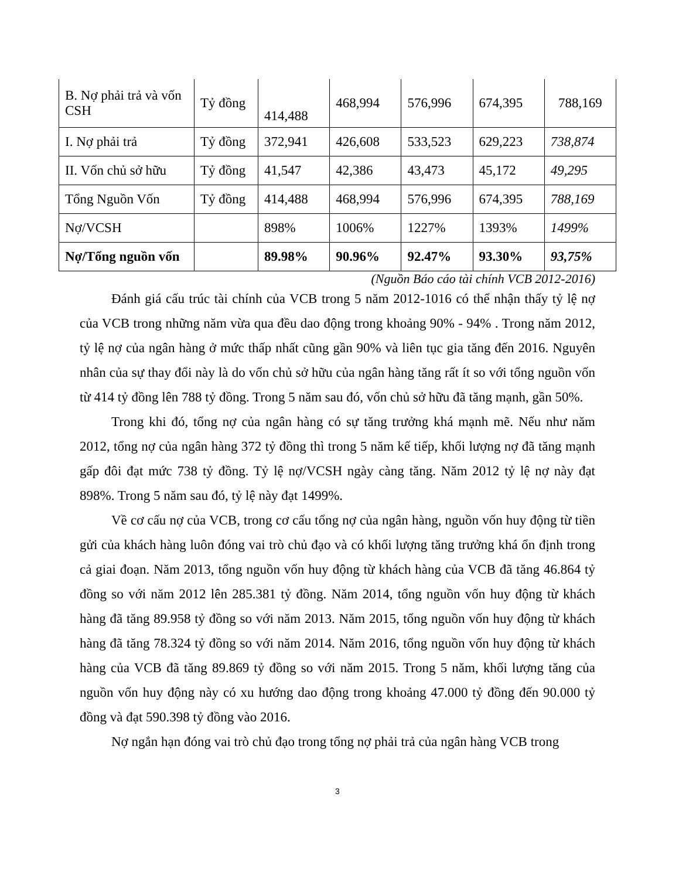| B. Nợ phải trả và vốn CSH | Tỷ đồng | 414,488 | 468,994 | 576,996 | 674,395 | 788,169 |
| I. Nợ phải trả | Tỷ đồng | 372,941 | 426,608 | 533,523 | 629,223 | 738,874 |
| II. Vốn chủ sở hữu | Tỷ đồng | 41,547 | 42,386 | 43,473 | 45,172 | 49,295 |
| Tổng Nguồn Vốn | Tỷ đồng | 414,488 | 468,994 | 576,996 | 674,395 | 788,169 |
| Nợ/VCSH | | 898% | 1006% | 1227% | 1393% | 1499% |
| Nợ/Tổng nguồn vốn | | 89.98% | 90.96% | 92.47% | 93.30% | 93,75% |
(Nguồn Báo cáo tài chính VCB 2012-2016)
Đánh giá cấu trúc tài chính của VCB trong 5 năm 2012-1016 có thể nhận thấy tỷ lệ nợ của VCB trong những năm vừa qua đều dao động trong khoảng 90% - 94% . Trong năm 2012, tỷ lệ nợ của ngân hàng ở mức thấp nhất cũng gần 90% và liên tục gia tăng đến 2016. Nguyên nhân của sự thay đổi này là do vốn chủ sở hữu của ngân hàng tăng rất ít so với tổng nguồn vốn từ 414 tỷ đồng lên 788 tỷ đồng. Trong 5 năm sau đó, vốn chủ sở hữu đã tăng mạnh, gần 50%.
Trong khi đó, tổng nợ của ngân hàng có sự tăng trưởng khá mạnh mẽ. Nếu như năm 2012, tổng nợ của ngân hàng 372 tỷ đồng thì trong 5 năm kế tiếp, khối lượng nợ đã tăng mạnh gấp đôi đạt mức 738 tỷ đồng. Tỷ lệ nợ/VCSH ngày càng tăng. Năm 2012 tỷ lệ nợ này đạt 898%. Trong 5 năm sau đó, tỷ lệ này đạt 1499%.
Về cơ cấu nợ của VCB, trong cơ cấu tổng nợ của ngân hàng, nguồn vốn huy động từ tiền gửi của khách hàng luôn đóng vai trò chủ đạo và có khối lượng tăng trưởng khá ổn định trong cả giai đoạn. Năm 2013, tổng nguồn vốn huy động từ khách hàng của VCB đã tăng 46.864 tỷ đồng so với năm 2012 lên 285.381 tỷ đồng. Năm 2014, tổng nguồn vốn huy động từ khách hàng đã tăng 89.958 tỷ đồng so với năm 2013. Năm 2015, tổng nguồn vốn huy động từ khách hàng đã tăng 78.324 tỷ đồng so với năm 2014. Năm 2016, tổng nguồn vốn huy động từ khách hàng của VCB đã tăng 89.869 tỷ đồng so với năm 2015. Trong 5 năm, khối lượng tăng của nguồn vốn huy động này có xu hướng dao động trong khoảng 47.000 tỷ đồng đến 90.000 tỷ đồng và đạt 590.398 tỷ đồng vào 2016.
Nợ ngắn hạn đóng vai trò chủ đạo trong tổng nợ phải trả của ngân hàng VCB trong
3